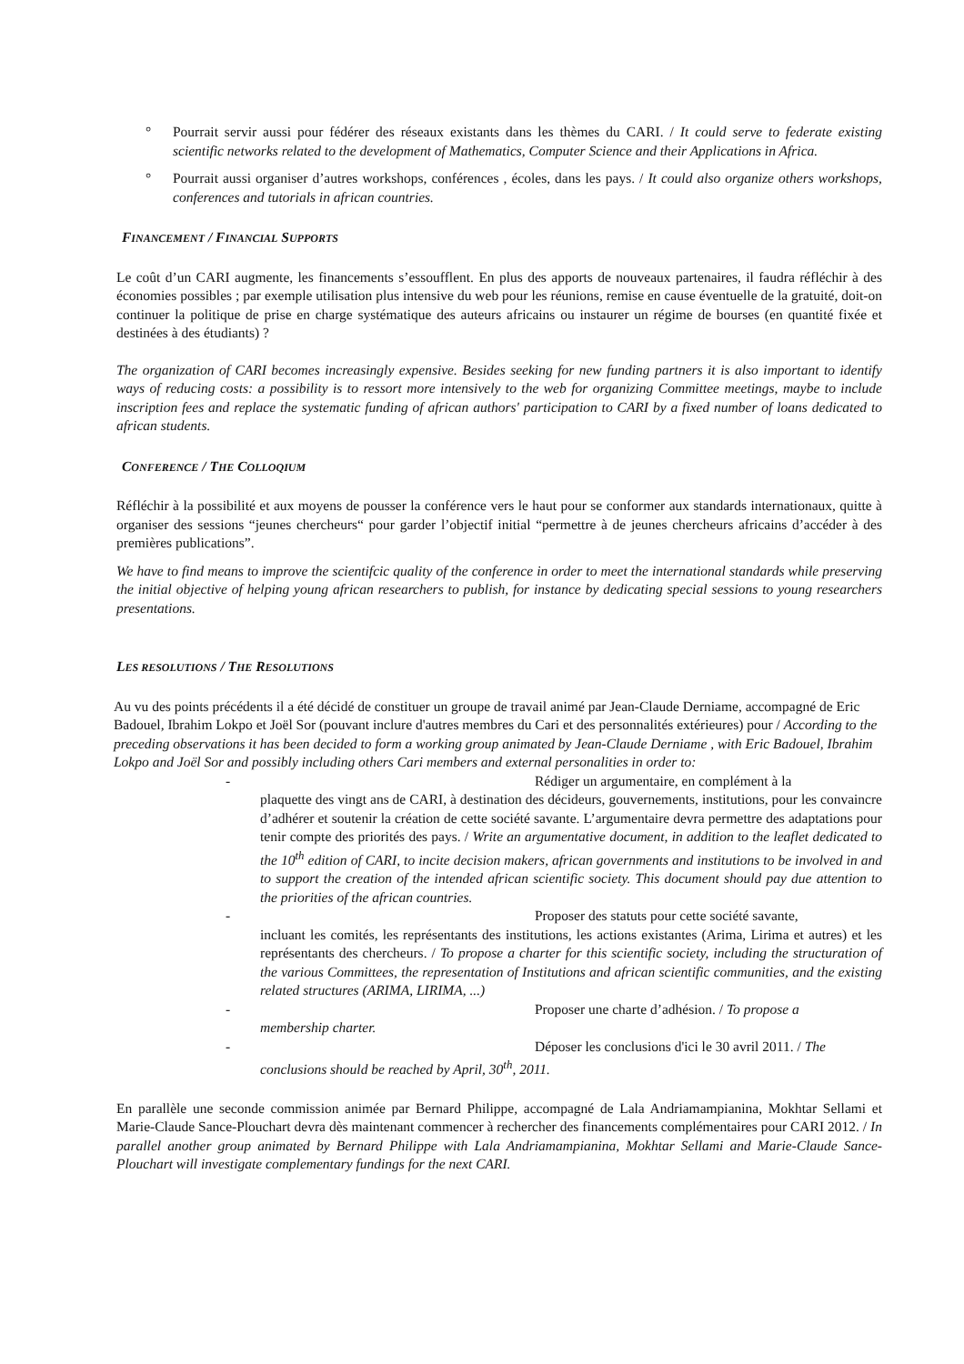° Pourrait servir aussi pour fédérer des réseaux existants dans les thèmes du CARI. / It could serve to federate existing scientific networks related to the development of Mathematics, Computer Science and their Applications in Africa.
° Pourrait aussi organiser d’autres workshops, conférences , écoles, dans les pays. / It could also organize others workshops, conferences and tutorials in african countries.
FINANCEMENT / FINANCIAL SUPPORTS
Le coût d’un CARI augmente, les financements s’essoufflent. En plus des apports de nouveaux partenaires, il faudra réfléchir à des économies possibles ; par exemple utilisation plus intensive du web pour les réunions, remise en cause éventuelle de la gratuité, doit-on continuer la politique de prise en charge systématique des auteurs africains ou instaurer un régime de bourses (en quantité fixée et destinées à des étudiants) ?
The organization of CARI becomes increasingly expensive. Besides seeking for new funding partners it is also important to identify ways of reducing costs: a possibility is to ressort more intensively to the web for organizing Committee meetings, maybe to include inscription fees and replace the systematic funding of african authors' participation to CARI by a fixed number of loans dedicated to african students.
CONFERENCE / THE COLLOQIUM
Réfléchir à la possibilité et aux moyens de pousser la conférence vers le haut pour se conformer aux standards internationaux, quitte à organiser des sessions “jeunes chercheurs“ pour garder l’objectif initial “permettre à de jeunes chercheurs africains d’accéder à des premières publications”.
We have to find means to improve the scientifcic quality of the conference in order to meet the international standards while preserving the initial objective of helping young african researchers to publish, for instance by dedicating special sessions to young researchers presentations.
LES RESOLUTIONS / THE RESOLUTIONS
Au vu des points précédents il a été décidé de constituer un groupe de travail animé par Jean-Claude Derniame, accompagné de Eric Badouel, Ibrahim Lokpo et Joël Sor (pouvant inclure d'autres membres du Cari et des personnalités extérieures) pour / According to the preceding observations it has been decided to form a working group animated by Jean-Claude Derniame , with Eric Badouel, Ibrahim Lokpo and Joël Sor and possibly including others Cari members and external personalities in order to:
- Rédiger un argumentaire, en complément à la
plaquette des vingt ans de CARI, à destination des décideurs, gouvernements, institutions, pour les convaincre d’adhérer et soutenir la création de cette société savante. L’argumentaire devra permettre des adaptations pour tenir compte des priorités des pays. / Write an argumentative document, in addition to the leaflet dedicated to the 10<sup>th</sup> edition of CARI, to incite decision makers, african governments and institutions to be involved in and to support the creation of the intended african scientific society. This document should pay due attention to the priorities of the african countries.
- Proposer des statuts pour cette société savante,
incluant les comités, les représentants des institutions, les actions existantes (Arima, Lirima et autres) et les représentants des chercheurs. / To propose a charter for this scientific society, including the structuration of the various Committees, the representation of Institutions and african scientific communities, and the existing related structures (ARIMA, LIRIMA, ...)
- Proposer une charte d’adhésion. / To propose a
membership charter.
- Déposer les conclusions d'ici le 30 avril 2011. / The
conclusions should be reached by April, 30<sup>th</sup>, 2011.
En parallèle une seconde commission animée par Bernard Philippe, accompagné de Lala Andriamampianina, Mokhtar Sellami et Marie-Claude Sance-Plouchart devra dès maintenant commencer à rechercher des financements complémentaires pour CARI 2012. / In parallel another group animated by Bernard Philippe with Lala Andriamampianina, Mokhtar Sellami and Marie-Claude Sance-Plouchart will investigate complementary fundings for the next CARI.